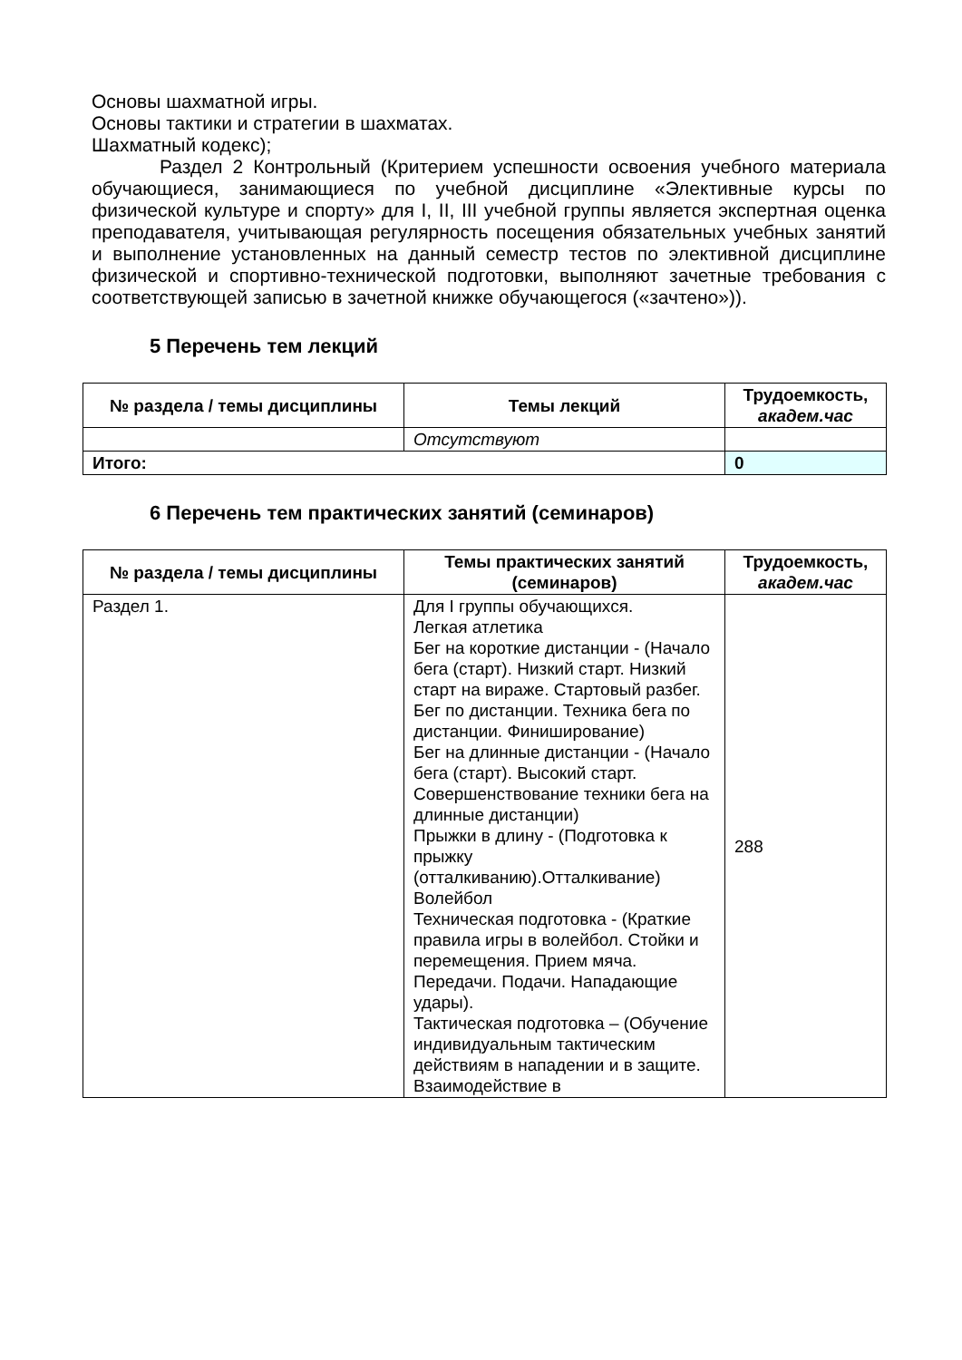Основы шахматной игры.
Основы тактики и стратегии в шахматах.
Шахматный кодекс);
Раздел 2 Контрольный (Критерием успешности освоения учебного материала обучающиеся, занимающиеся по учебной дисциплине «Элективные курсы по физической культуре и спорту» для I, II, III учебной группы является экспертная оценка преподавателя, учитывающая регулярность посещения обязательных учебных занятий и выполнение установленных на данный семестр тестов по элективной дисциплине физической и спортивно-технической подготовки, выполняют зачетные требования с соответствующей записью в зачетной книжке обучающегося («зачтено»)).
5 Перечень тем лекций
| № раздела / темы дисциплины | Темы лекций | Трудоемкость, академ.час |
| --- | --- | --- |
| | Отсутствуют | |
| Итого: | | 0 |
6 Перечень тем практических занятий (семинаров)
| № раздела / темы дисциплины | Темы практических занятий (семинаров) | Трудоемкость, академ.час |
| --- | --- | --- |
| Раздел 1. | Для I группы обучающихся. Легкая атлетика Бег на короткие дистанции - (Начало бега (старт). Низкий старт. Низкий старт на вираже. Стартовый разбег. Бег по дистанции. Техника бега по дистанции. Финиширование) Бег на длинные дистанции - (Начало бега (старт). Высокий старт. Совершенствование техники бега на длинные дистанции) Прыжки в длину - (Подготовка к прыжку (отталкиванию).Отталкивание) Волейбол Техническая подготовка - (Краткие правила игры в волейбол. Стойки и перемещения. Прием мяча. Передачи. Подачи. Нападающие удары). Тактическая подготовка – (Обучение индивидуальным тактическим действиям в нападении и в защите. Взаимодействие в | 288 |